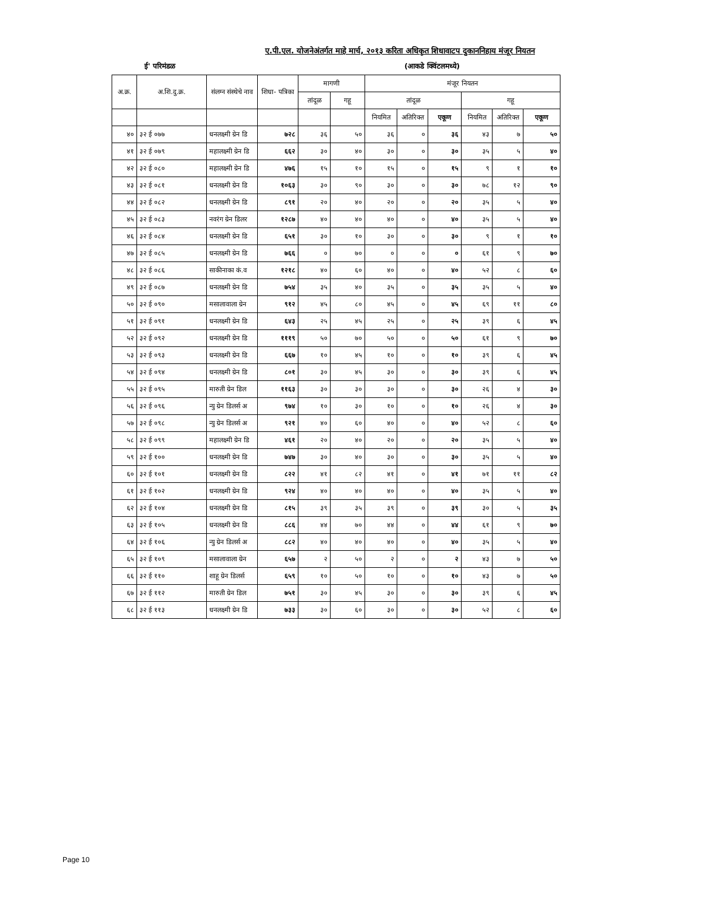ए.पी.एल. योजनेअंतर्गत माहे मार्च, २०१३ करिता अधिकृत शिधावाटप दुकाननिहाय मंजूर नियतन
ई' परिमंडळ (आकडे क्विंटलमध्ये)
| अ.क्र. | अ.शि.दु.क्र. | संलग्न संस्थेचे नाव | शिधा- पत्रिका | मागणी | | मंजूर नियतन | | | | | |
| --- | --- | --- | --- | --- | --- | --- | --- | --- | --- | --- | --- |
| | | | | तांदूळ | गहू | तांदूळ | | | गहू | | |
| | | | | | | नियमित | अतिरिक्त | एकूण | नियमित | अतिरिक्त | एकूण |
| ४० | ३२ ई ०७७ | धनलक्ष्मी ग्रेन डि | ७२८ | ३६ | ५० | ३६ | ० | ३६ | ४३ | ७ | ५० |
| ४१ | ३२ ई ०७९ | महालक्ष्मी ग्रेन डि | ६६२ | ३० | ४० | ३० | ० | ३० | ३५ | ५ | ४० |
| ४२ | ३२ ई ०८० | महालक्ष्मी ग्रेन डि | ४७६ | १५ | १० | १५ | ० | १५ | ९ | १ | १० |
| ४३ | ३२ ई ०८१ | धनलक्ष्मी ग्रेन डि | १०६३ | ३० | ९० | ३० | ० | ३० | ७८ | १२ | ९० |
| ४४ | ३२ ई ०८२ | धनलक्ष्मी ग्रेन डि | ८९१ | २० | ४० | २० | ० | २० | ३५ | ५ | ४० |
| ४५ | ३२ ई ०८३ | नवरंग ग्रेन डिलर | १२८७ | ४० | ४० | ४० | ० | ४० | ३५ | ५ | ४० |
| ४६ | ३२ ई ०८४ | धनलक्ष्मी ग्रेन डि | ६५१ | ३० | १० | ३० | ० | ३० | ९ | १ | १० |
| ४७ | ३२ ई ०८५ | धनलक्ष्मी ग्रेन डि | ७६६ | ० | ७० | ० | ० | ० | ६१ | ९ | ७० |
| ४८ | ३२ ई ०८६ | साकीनाका कं.व | १२१८ | ४० | ६० | ४० | ० | ४० | ५२ | ८ | ६० |
| ४९ | ३२ ई ०८७ | धनलक्ष्मी ग्रेन डि | ७५४ | ३५ | ४० | ३५ | ० | ३५ | ३५ | ५ | ४० |
| ५० | ३२ ई ०९० | मसालावाला ग्रेन | ९१२ | ४५ | ८० | ४५ | ० | ४५ | ६९ | ११ | ८० |
| ५१ | ३२ ई ०९१ | धनलक्ष्मी ग्रेन डि | ६४३ | २५ | ४५ | २५ | ० | २५ | ३९ | ६ | ४५ |
| ५२ | ३२ ई ०९२ | धनलक्ष्मी ग्रेन डि | १११९ | ५० | ७० | ५० | ० | ५० | ६१ | ९ | ७० |
| ५३ | ३२ ई ०९३ | धनलक्ष्मी ग्रेन डि | ६६७ | १० | ४५ | १० | ० | १० | ३९ | ६ | ४५ |
| ५४ | ३२ ई ०९४ | धनलक्ष्मी ग्रेन डि | ८०१ | ३० | ४५ | ३० | ० | ३० | ३९ | ६ | ४५ |
| ५५ | ३२ ई ०९५ | मारुती ग्रेन डिल | ११६३ | ३० | ३० | ३० | ० | ३० | २६ | ४ | ३० |
| ५६ | ३२ ई ०९६ | न्यु ग्रेन डिलर्स अ | ९७४ | १० | ३० | १० | ० | १० | २६ | ४ | ३० |
| ५७ | ३२ ई ०९८ | न्यु ग्रेन डिलर्स अ | ९२१ | ४० | ६० | ४० | ० | ४० | ५२ | ८ | ६० |
| ५८ | ३२ ई ०९९ | महालक्ष्मी ग्रेन डि | ४६१ | २० | ४० | २० | ० | २० | ३५ | ५ | ४० |
| ५९ | ३२ ई १०० | धनलक्ष्मी ग्रेन डि | ७४७ | ३० | ४० | ३० | ० | ३० | ३५ | ५ | ४० |
| ६० | ३२ ई १०१ | धनलक्ष्मी ग्रेन डि | ८२२ | ४१ | ८२ | ४१ | ० | ४१ | ७१ | ११ | ८२ |
| ६१ | ३२ ई १०२ | धनलक्ष्मी ग्रेन डि | ९२४ | ४० | ४० | ४० | ० | ४० | ३५ | ५ | ४० |
| ६२ | ३२ ई १०४ | धनलक्ष्मी ग्रेन डि | ८१५ | ३९ | ३५ | ३९ | ० | ३९ | ३० | ५ | ३५ |
| ६३ | ३२ ई १०५ | धनलक्ष्मी ग्रेन डि | ८८६ | ४४ | ७० | ४४ | ० | ४४ | ६१ | ९ | ७० |
| ६४ | ३२ ई १०६ | न्यु ग्रेन डिलर्स अ | ८८२ | ४० | ४० | ४० | ० | ४० | ३५ | ५ | ४० |
| ६५ | ३२ ई १०९ | मसालावाला ग्रेन | ६५७ | २ | ५० | २ | ० | २ | ४३ | ७ | ५० |
| ६६ | ३२ ई ११० | शाहू ग्रेन डिलर्स | ६५९ | १० | ५० | १० | ० | १० | ४३ | ७ | ५० |
| ६७ | ३२ ई ११२ | मारुती ग्रेन डिल | ७५१ | ३० | ४५ | ३० | ० | ३० | ३९ | ६ | ४५ |
| ६८ | ३२ ई ११३ | धनलक्ष्मी ग्रेन डि | ७३३ | ३० | ६० | ३० | ० | ३० | ५२ | ८ | ६० |
Page 10